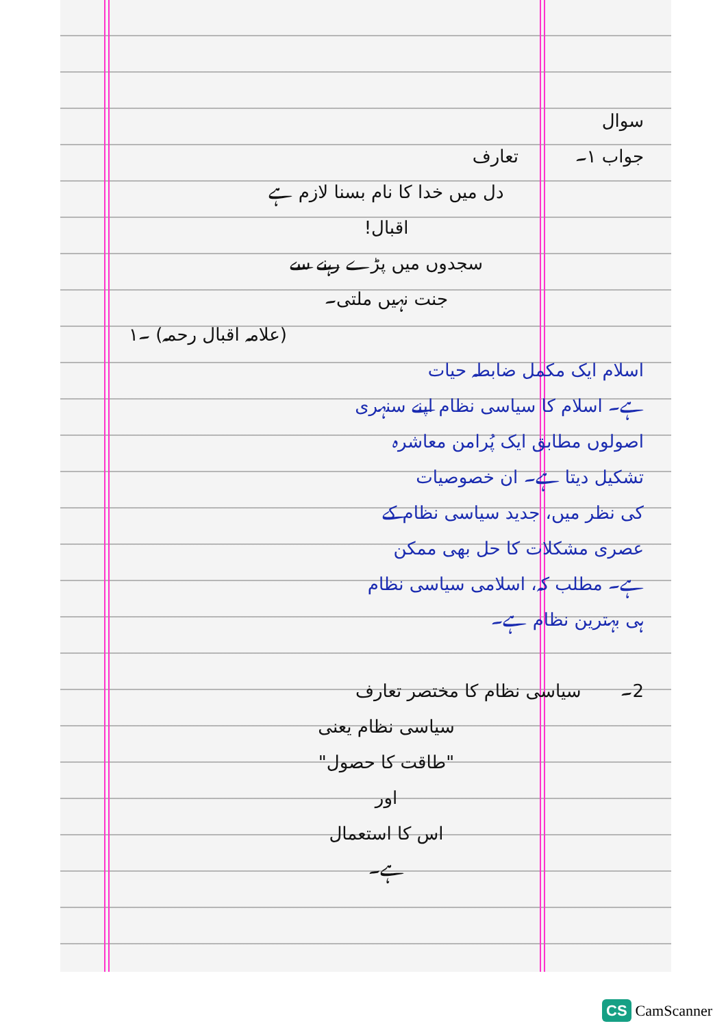سوال
جواب ۱۔ تعارف
دل میں خدا کا نام بسنا لازم ہے
اقبال!
سجدوں میں پڑے رہنے سے
جنت نہیں ملتی۔
(علامہ اقبال رحمہ) ۔۱
اسلام ایک مکمل ضابطہ حیات
ہے۔ اسلام کا سیاسی نظام اپنے سنہری
اصولوں مطابق ایک پُرامن معاشرہ
تشکیل دیتا ہے۔ ان خصوصیات
کی نظر میں، جدید سیاسی نظام کے
عصری مشکلات کا حل بھی ممکن
ہے۔ مطلب کہ، اسلامی سیاسی نظام
ہی بہترین نظام ہے۔
2۔ سیاسی نظام کا مختصر تعارف
سیاسی نظام یعنی
"طاقت کا حصول"
اور
اس کا استعمال
ہے۔
CS CamScanner